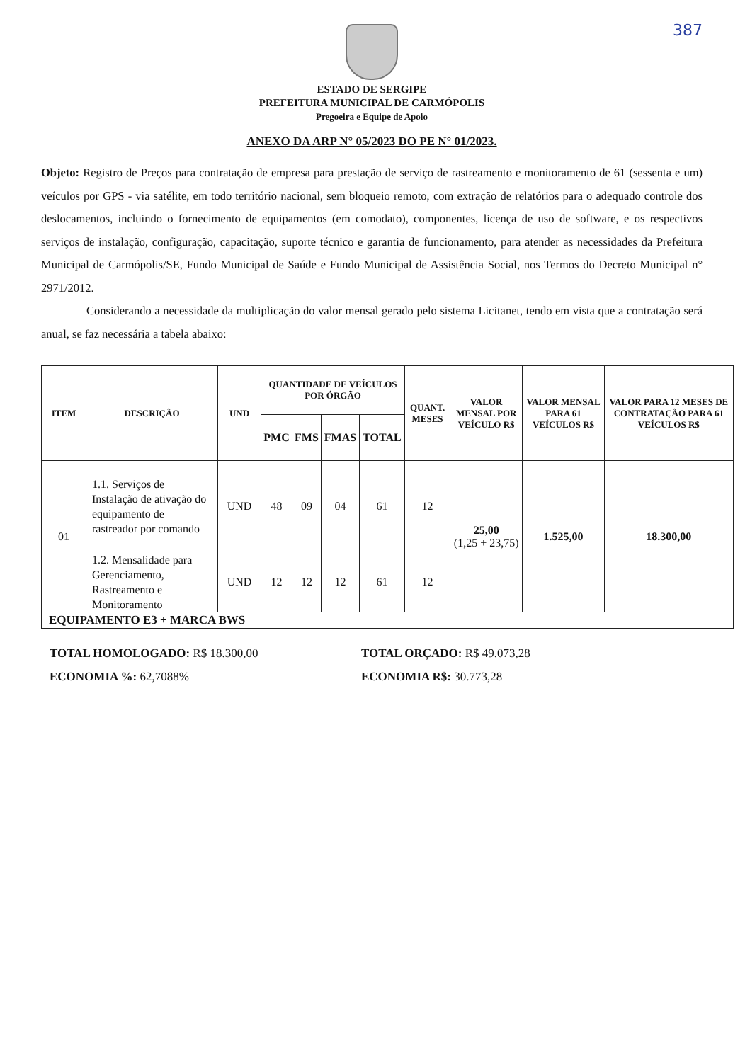387
ESTADO DE SERGIPE
PREFEITURA MUNICIPAL DE CARMÓPOLIS
Pregoeira e Equipe de Apoio
ANEXO DA ARP N° 05/2023 DO PE N° 01/2023.
Objeto: Registro de Preços para contratação de empresa para prestação de serviço de rastreamento e monitoramento de 61 (sessenta e um) veículos por GPS - via satélite, em todo território nacional, sem bloqueio remoto, com extração de relatórios para o adequado controle dos deslocamentos, incluindo o fornecimento de equipamentos (em comodato), componentes, licença de uso de software, e os respectivos serviços de instalação, configuração, capacitação, suporte técnico e garantia de funcionamento, para atender as necessidades da Prefeitura Municipal de Carmópolis/SE, Fundo Municipal de Saúde e Fundo Municipal de Assistência Social, nos Termos do Decreto Municipal n° 2971/2012.
Considerando a necessidade da multiplicação do valor mensal gerado pelo sistema Licitanet, tendo em vista que a contratação será anual, se faz necessária a tabela abaixo:
| ITEM | DESCRIÇÃO | UND | QUANTIDADE DE VEÍCULOS POR ÓRGÃO | | | | QUANT. MESES | VALOR MENSAL POR VEÍCULO R$ | VALOR MENSAL PARA 61 VEÍCULOS R$ | VALOR PARA 12 MESES DE CONTRATAÇÃO PARA 61 VEÍCULOS R$ |
| --- | --- | --- | --- | --- | --- | --- | --- | --- | --- | --- |
| | | | PMC | FMS | FMAS | TOTAL | | | | |
| 01 | 1.1. Serviços de Instalação de ativação do equipamento de rastreador por comando | UND | 48 | 09 | 04 | 61 | 12 | 25,00 (1,25 + 23,75) | 1.525,00 | 18.300,00 |
| | 1.2. Mensalidade para Gerenciamento, Rastreamento e Monitoramento | UND | 12 | 12 | 12 | 61 | 12 | | | |
| EQUIPAMENTO E3 + MARCA BWS | | | | | | | | | | |
TOTAL HOMOLOGADO: R$ 18.300,00
ECONOMIA %: 62,7088%
TOTAL ORÇADO: R$ 49.073,28
ECONOMIA R$: 30.773,28